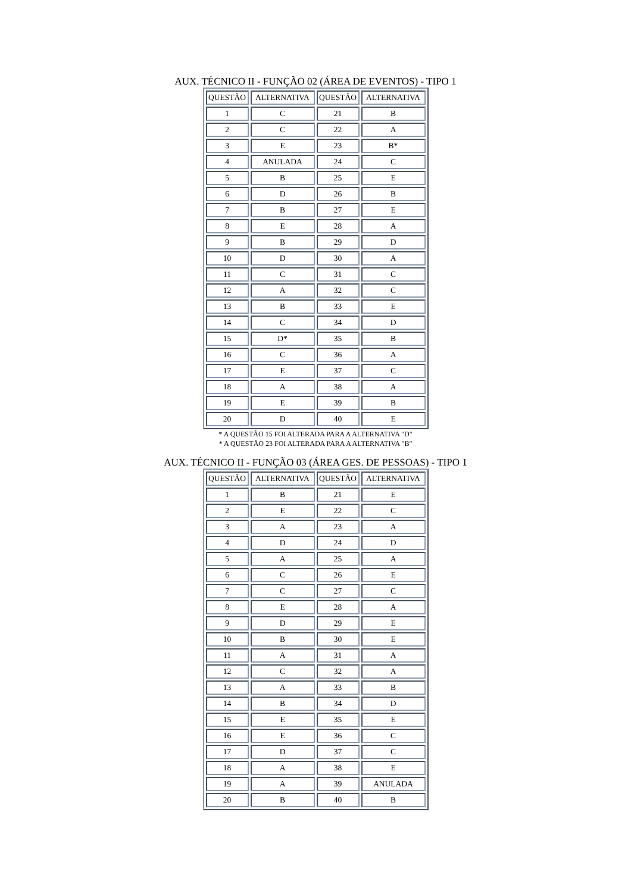AUX. TÉCNICO II - FUNÇÃO 02 (ÁREA DE EVENTOS) - TIPO 1
| QUESTÃO | ALTERNATIVA | QUESTÃO | ALTERNATIVA |
| --- | --- | --- | --- |
| 1 | C | 21 | B |
| 2 | C | 22 | A |
| 3 | E | 23 | B* |
| 4 | ANULADA | 24 | C |
| 5 | B | 25 | E |
| 6 | D | 26 | B |
| 7 | B | 27 | E |
| 8 | E | 28 | A |
| 9 | B | 29 | D |
| 10 | D | 30 | A |
| 11 | C | 31 | C |
| 12 | A | 32 | C |
| 13 | B | 33 | E |
| 14 | C | 34 | D |
| 15 | D* | 35 | B |
| 16 | C | 36 | A |
| 17 | E | 37 | C |
| 18 | A | 38 | A |
| 19 | E | 39 | B |
| 20 | D | 40 | E |
* A QUESTÃO 15 FOI ALTERADA PARA A ALTERNATIVA "D"
* A QUESTÃO 23 FOI ALTERADA PARA A ALTERNATIVA "B"
AUX. TÉCNICO II - FUNÇÃO 03 (ÁREA GES. DE PESSOAS) - TIPO 1
| QUESTÃO | ALTERNATIVA | QUESTÃO | ALTERNATIVA |
| --- | --- | --- | --- |
| 1 | B | 21 | E |
| 2 | E | 22 | C |
| 3 | A | 23 | A |
| 4 | D | 24 | D |
| 5 | A | 25 | A |
| 6 | C | 26 | E |
| 7 | C | 27 | C |
| 8 | E | 28 | A |
| 9 | D | 29 | E |
| 10 | B | 30 | E |
| 11 | A | 31 | A |
| 12 | C | 32 | A |
| 13 | A | 33 | B |
| 14 | B | 34 | D |
| 15 | E | 35 | E |
| 16 | E | 36 | C |
| 17 | D | 37 | C |
| 18 | A | 38 | E |
| 19 | A | 39 | ANULADA |
| 20 | B | 40 | B |